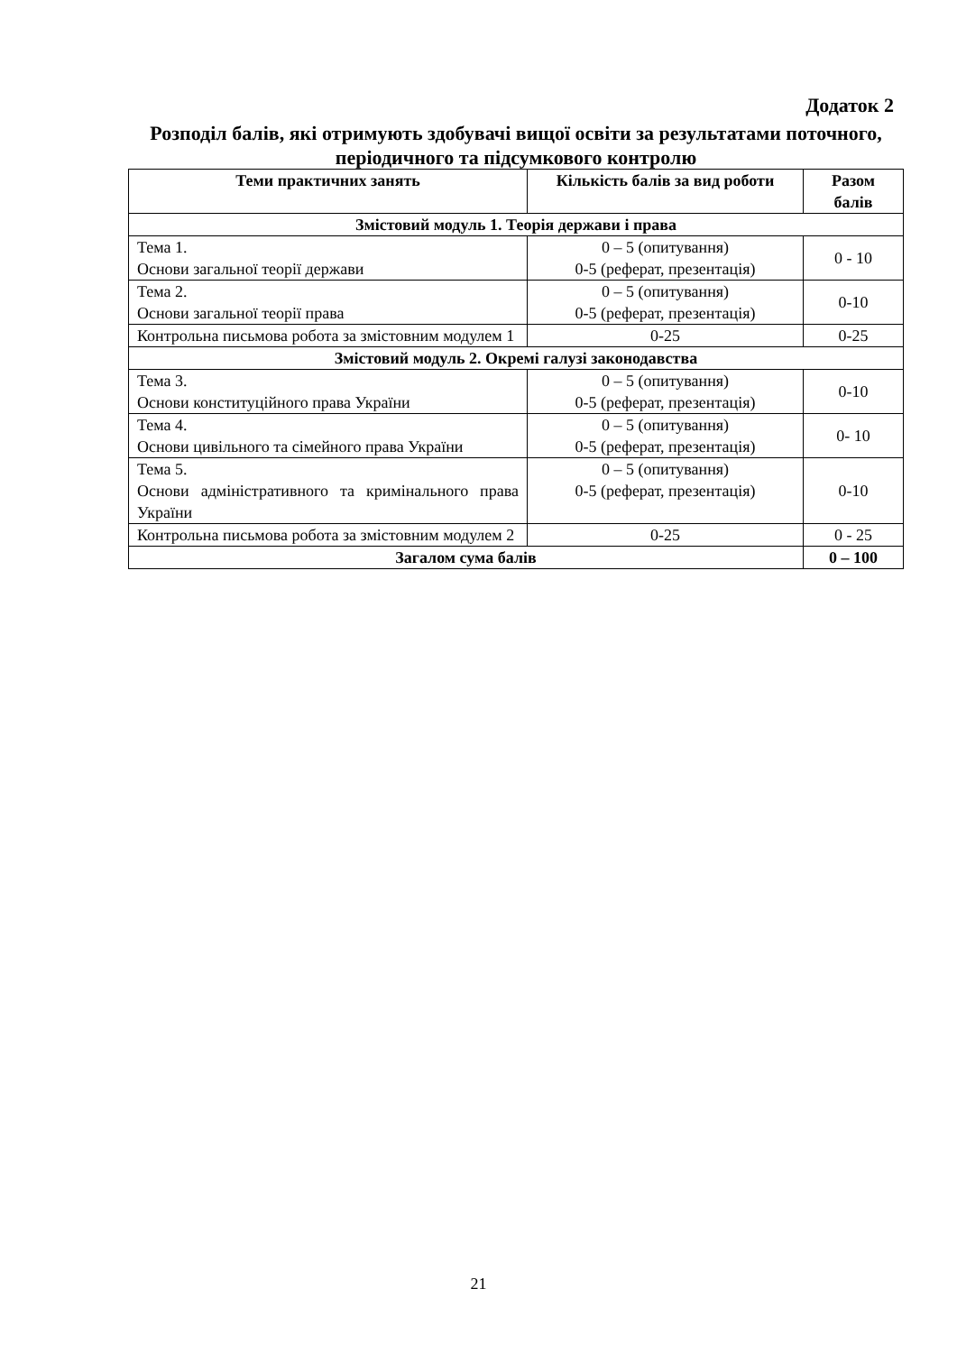Додаток 2
Розподіл балів, які отримують здобувачі вищої освіти за результатами поточного, періодичного та підсумкового контролю
| Теми практичних занять | Кількість балів за вид роботи | Разом балів |
| --- | --- | --- |
| Змістовий модуль 1. Теорія держави і права | | |
| Тема 1. Основи загальної теорії держави | 0 – 5 (опитування) 0-5 (реферат, презентація) | 0 - 10 |
| Тема 2. Основи загальної теорії права | 0 – 5 (опитування) 0-5 (реферат, презентація) | 0-10 |
| Контрольна письмова робота за змістовним модулем 1 | 0-25 | 0-25 |
| Змістовий модуль 2. Окремі галузі законодавства | | |
| Тема 3. Основи конституційного права України | 0 – 5 (опитування) 0-5 (реферат, презентація) | 0-10 |
| Тема 4. Основи цивільного та сімейного права України | 0 – 5 (опитування) 0-5 (реферат, презентація) | 0- 10 |
| Тема 5. Основи адміністративного та кримінального права України | 0 – 5 (опитування) 0-5 (реферат, презентація) | 0-10 |
| Контрольна письмова робота за змістовним модулем 2 | 0-25 | 0 - 25 |
| Загалом сума балів | | 0 – 100 |
21